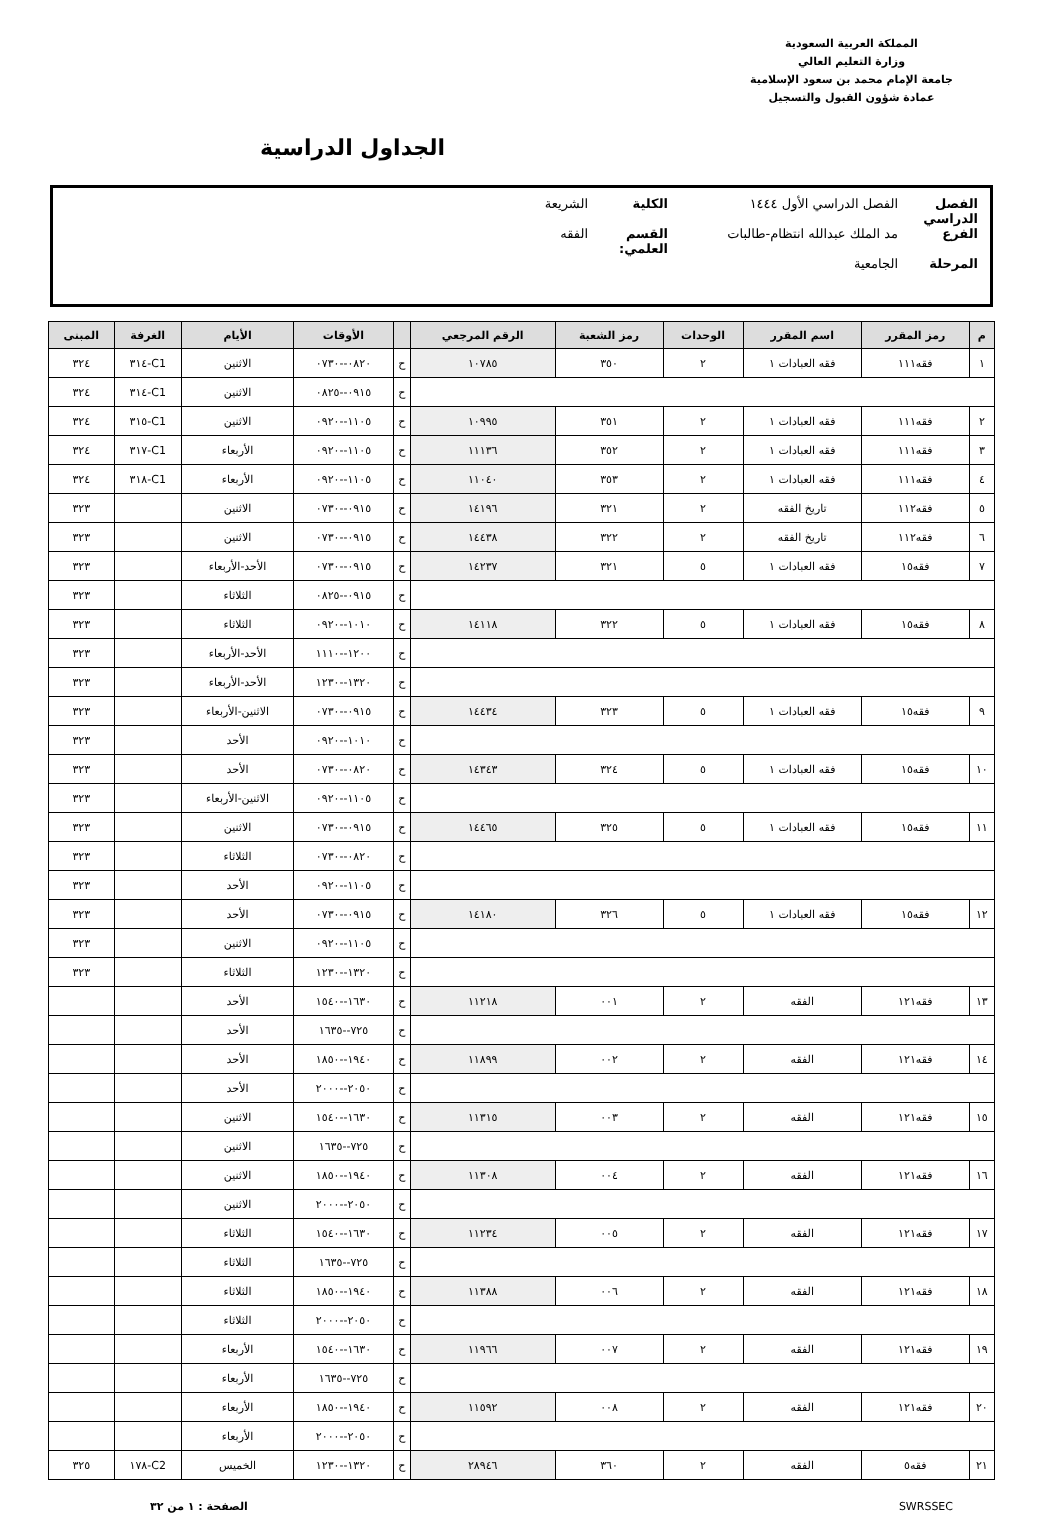المملكة العربية السعودية
وزارة التعليم العالي
جامعة الإمام محمد بن سعود الإسلامية
عمادة شؤون القبول والتسجيل
الجداول الدراسية
الفصل الدراسي الفصل الدراسي الأول ١٤٤٤ الكلية الشريعة
الفرع مد الملك عبدالله انتظام-طالبات القسم العلمي: الفقه
المرحلة الجامعية
| م | رمز المقرر | اسم المقرر | الوحدات | رمز الشعبة | الرقم المرجعي | | الأوقات | الأيام | الغرفة | المبنى |
| --- | --- | --- | --- | --- | --- | --- | --- | --- | --- | --- |
| ١ | فقه١١١ | فقه العبادات ١ | ٢ | ٣٥٠ | ١٠٧٨٥ | ح | ٠٨٢٠--٠٧٣٠ | الاثنين | C1-٣١٤ | ٣٢٤ |
| | | | | | | ح | ٠٩١٥--٠٨٢٥ | الاثنين | C1-٣١٤ | ٣٢٤ |
| ٢ | فقه١١١ | فقه العبادات ١ | ٢ | ٣٥١ | ١٠٩٩٥ | ح | ١١٠٥--٠٩٢٠ | الاثنين | C1-٣١٥ | ٣٢٤ |
| ٣ | فقه١١١ | فقه العبادات ١ | ٢ | ٣٥٢ | ١١١٣٦ | ح | ١١٠٥--٠٩٢٠ | الأربعاء | C1-٣١٧ | ٣٢٤ |
| ٤ | فقه١١١ | فقه العبادات ١ | ٢ | ٣٥٣ | ١١٠٤٠ | ح | ١١٠٥--٠٩٢٠ | الأربعاء | C1-٣١٨ | ٣٢٤ |
| ٥ | فقه١١٢ | تاريخ الفقه | ٢ | ٣٢١ | ١٤١٩٦ | ح | ٠٩١٥--٠٧٣٠ | الاثنين | | ٣٢٣ |
| ٦ | فقه١١٢ | تاريخ الفقه | ٢ | ٣٢٢ | ١٤٤٣٨ | ح | ٠٩١٥--٠٧٣٠ | الاثنين | | ٣٢٣ |
| ٧ | فقه١٥ | فقه العبادات ١ | ٥ | ٣٢١ | ١٤٢٣٧ | ح | ٠٩١٥--٠٧٣٠ | الأحد-الأربعاء | | ٣٢٣ |
| | | | | | | ح | ٠٩١٥--٠٨٢٥ | الثلاثاء | | ٣٢٣ |
| ٨ | فقه١٥ | فقه العبادات ١ | ٥ | ٣٢٢ | ١٤١١٨ | ح | ١٠١٠--٠٩٢٠ | الثلاثاء | | ٣٢٣ |
| | | | | | | ح | ١٢٠٠--١١١٠ | الأحد-الأربعاء | | ٣٢٣ |
| | | | | | | ح | ١٣٢٠--١٢٣٠ | الأحد-الأربعاء | | ٣٢٣ |
| ٩ | فقه١٥ | فقه العبادات ١ | ٥ | ٣٢٣ | ١٤٤٣٤ | ح | ٠٩١٥--٠٧٣٠ | الاثنين-الأربعاء | | ٣٢٣ |
| | | | | | | ح | ١٠١٠--٠٩٢٠ | الأحد | | ٣٢٣ |
| ١٠ | فقه١٥ | فقه العبادات ١ | ٥ | ٣٢٤ | ١٤٣٤٣ | ح | ٠٨٢٠--٠٧٣٠ | الأحد | | ٣٢٣ |
| | | | | | | ح | ١١٠٥--٠٩٢٠ | الاثنين-الأربعاء | | ٣٢٣ |
| ١١ | فقه١٥ | فقه العبادات ١ | ٥ | ٣٢٥ | ١٤٤٦٥ | ح | ٠٩١٥--٠٧٣٠ | الاثنين | | ٣٢٣ |
| | | | | | | ح | ٠٨٢٠--٠٧٣٠ | الثلاثاء | | ٣٢٣ |
| | | | | | | ح | ١١٠٥--٠٩٢٠ | الأحد | | ٣٢٣ |
| ١٢ | فقه١٥ | فقه العبادات ١ | ٥ | ٣٢٦ | ١٤١٨٠ | ح | ٠٩١٥--٠٧٣٠ | الأحد | | ٣٢٣ |
| | | | | | | ح | ١١٠٥--٠٩٢٠ | الاثنين | | ٣٢٣ |
| | | | | | | ح | ١٣٢٠--١٢٣٠ | الثلاثاء | | ٣٢٣ |
| ١٣ | فقه١٢١ | الفقه | ٢ | ٠٠١ | ١١٢١٨ | ح | ١٦٣٠--١٥٤٠ | الأحد | | |
| | | | | | | ح | ٧٢٥--١٦٣٥ | الأحد | | |
| ١٤ | فقه١٢١ | الفقه | ٢ | ٠٠٢ | ١١٨٩٩ | ح | ١٩٤٠--١٨٥٠ | الأحد | | |
| | | | | | | ح | ٢٠٥٠--٢٠٠٠ | الأحد | | |
| ١٥ | فقه١٢١ | الفقه | ٢ | ٠٠٣ | ١١٣١٥ | ح | ١٦٣٠--١٥٤٠ | الاثنين | | |
| | | | | | | ح | ٧٢٥--١٦٣٥ | الاثنين | | |
| ١٦ | فقه١٢١ | الفقه | ٢ | ٠٠٤ | ١١٣٠٨ | ح | ١٩٤٠--١٨٥٠ | الاثنين | | |
| | | | | | | ح | ٢٠٥٠--٢٠٠٠ | الاثنين | | |
| ١٧ | فقه١٢١ | الفقه | ٢ | ٠٠٥ | ١١٢٣٤ | ح | ١٦٣٠--١٥٤٠ | الثلاثاء | | |
| | | | | | | ح | ٧٢٥--١٦٣٥ | الثلاثاء | | |
| ١٨ | فقه١٢١ | الفقه | ٢ | ٠٠٦ | ١١٣٨٨ | ح | ١٩٤٠--١٨٥٠ | الثلاثاء | | |
| | | | | | | ح | ٢٠٥٠--٢٠٠٠ | الثلاثاء | | |
| ١٩ | فقه١٢١ | الفقه | ٢ | ٠٠٧ | ١١٩٦٦ | ح | ١٦٣٠--١٥٤٠ | الأربعاء | | |
| | | | | | | ح | ٧٢٥--١٦٣٥ | الأربعاء | | |
| ٢٠ | فقه١٢١ | الفقه | ٢ | ٠٠٨ | ١١٥٩٢ | ح | ١٩٤٠--١٨٥٠ | الأربعاء | | |
| | | | | | | ح | ٢٠٥٠--٢٠٠٠ | الأربعاء | | |
| ٢١ | فقه٥ | الفقه | ٢ | ٣٦٠ | ٢٨٩٤٦ | ح | ١٣٢٠--١٢٣٠ | الخميس | C2-١٧٨ | ٣٢٥ |
SWRSSEC الصفحة : ١ من ٣٢